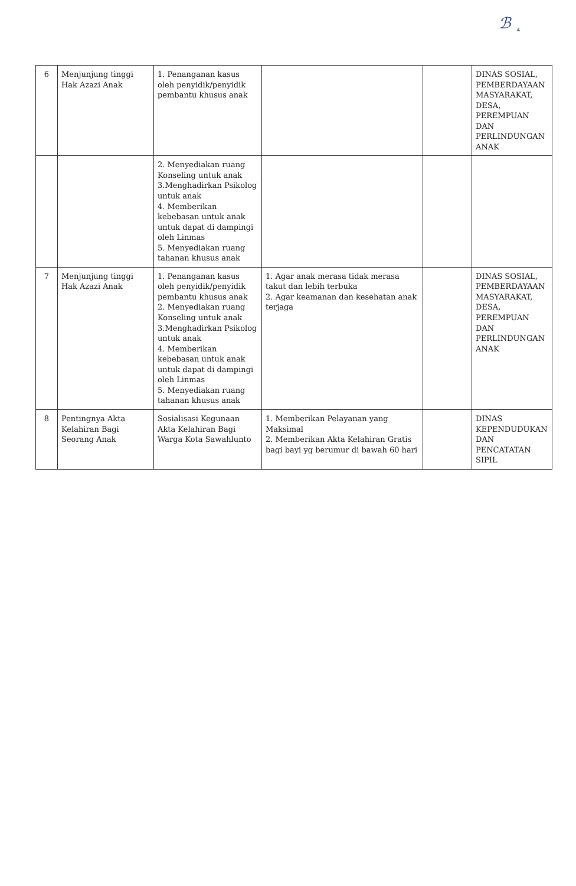ℬ ˛
| 6 | Menjunjung tinggi Hak Azazi Anak | 1. Penanganan kasus oleh penyidik/penyidik pembantu khusus anak | | | DINAS SOSIAL, PEMBERDAYAAN MASYARAKAT, DESA, PEREMPUAN DAN PERLINDUNGAN ANAK |
| | | 2. Menyediakan ruang Konseling untuk anak 3.Menghadirkan Psikolog untuk anak 4. Memberikan kebebasan untuk anak untuk dapat di dampingi oleh Linmas 5. Menyediakan ruang tahanan khusus anak | | | |
| 7 | Menjunjung tinggi Hak Azazi Anak | 1. Penanganan kasus oleh penyidik/penyidik pembantu khusus anak 2. Menyediakan ruang Konseling untuk anak 3.Menghadirkan Psikolog untuk anak 4. Memberikan kebebasan untuk anak untuk dapat di dampingi oleh Linmas 5. Menyediakan ruang tahanan khusus anak | 1. Agar anak merasa tidak merasa takut dan lebih terbuka 2. Agar keamanan dan kesehatan anak terjaga | | DINAS SOSIAL, PEMBERDAYAAN MASYARAKAT, DESA, PEREMPUAN DAN PERLINDUNGAN ANAK |
| 8 | Pentingnya Akta Kelahiran Bagi Seorang Anak | Sosialisasi Kegunaan Akta Kelahiran Bagi Warga Kota Sawahlunto | 1. Memberikan Pelayanan yang Maksimal 2. Memberikan Akta Kelahiran Gratis bagi bayi yg berumur di bawah 60 hari | | DINAS KEPENDUDUKAN DAN PENCATATAN SIPIL |